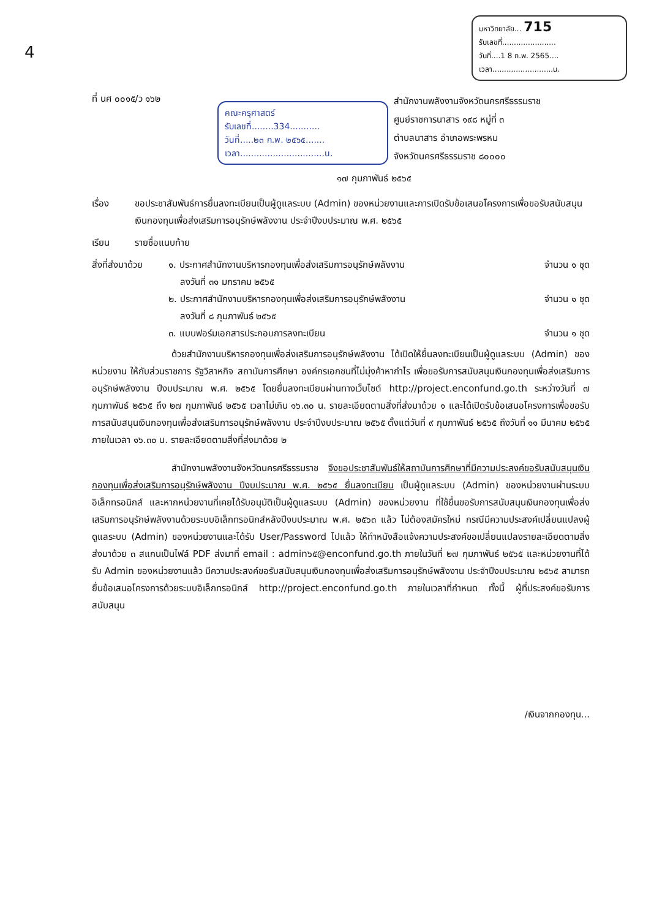มหาวิทยาลัย... 715
รับเลขที่.......................
วันที่....1 8 ก.พ. 2565....
เวลา..........................น.
คณะครุศาสตร์
รับเลขที่........334...........
วันที่.....๒๓ ก.พ. ๒๕๖๕.......
เวลา...............................น.
4
ที่ นศ ๐๐๑๕/ว ๑๖๒
สำนักงานพลังงานจังหวัดนครศรีธรรมราช
ศูนย์ราชการนาสาร ๑๙๘ หมู่ที่ ๓
ตำบลนาสาร อำเภอพระพรหม
จังหวัดนครศรีธรรมราช ๘๐๐๐๐
๑๗ กุมภาพันธ์ ๒๕๖๕
เรื่อง ขอประชาสัมพันธ์การยื่นลงทะเบียนเป็นผู้ดูแลระบบ (Admin) ของหน่วยงานและการเปิดรับข้อเสนอโครงการเพื่อขอรับสนับสนุนเงินกองทุนเพื่อส่งเสริมการอนุรักษ์พลังงาน ประจำปีงบประมาณ พ.ศ. ๒๕๖๕
เรียน รายชื่อแนบท้าย
สิ่งที่ส่งมาด้วย
๑. ประกาศสำนักงานบริหารกองทุนเพื่อส่งเสริมการอนุรักษ์พลังงาน
ลงวันที่ ๓๑ มกราคม ๒๕๖๕ จำนวน ๑ ชุด
๒. ประกาศสำนักงานบริหารกองทุนเพื่อส่งเสริมการอนุรักษ์พลังงาน
ลงวันที่ ๘ กุมภาพันธ์ ๒๕๖๕ จำนวน ๑ ชุด
๓. แบบฟอร์มเอกสารประกอบการลงทะเบียน จำนวน ๑ ชุด
ด้วยสำนักงานบริหารกองทุนเพื่อส่งเสริมการอนุรักษ์พลังงาน ได้เปิดให้ยื่นลงทะเบียนเป็นผู้ดูแลระบบ (Admin) ของหน่วยงาน ให้กับส่วนราชการ รัฐวิสาหกิจ สถาบันการศึกษา องค์กรเอกชนที่ไม่มุ่งค้าหากำไร เพื่อขอรับการสนับสนุนเงินกองทุนเพื่อส่งเสริมการอนุรักษ์พลังงาน ปีงบประมาณ พ.ศ. ๒๕๖๕ โดยยื่นลงทะเบียนผ่านทางเว็บไซต์ http://project.enconfund.go.th ระหว่างวันที่ ๗ กุมภาพันธ์ ๒๕๖๕ ถึง ๒๗ กุมภาพันธ์ ๒๕๖๕ เวลาไม่เกิน ๑๖.๓๐ น. รายละเอียดตามสิ่งที่ส่งมาด้วย ๑ และได้เปิดรับข้อเสนอโครงการเพื่อขอรับการสนับสนุนเงินกองทุนเพื่อส่งเสริมการอนุรักษ์พลังงาน ประจำปีงบประมาณ ๒๕๖๕ ตั้งแต่วันที่ ๙ กุมภาพันธ์ ๒๕๖๕ ถึงวันที่ ๑๑ มีนาคม ๒๕๖๕ ภายในเวลา ๑๖.๓๐ น. รายละเอียดตามสิ่งที่ส่งมาด้วย ๒
สำนักงานพลังงานจังหวัดนครศรีธรรมราช จึงขอประชาสัมพันธ์ให้สถาบันการศึกษาที่มีความประสงค์ขอรับสนับสนุนเงินกองทุนเพื่อส่งเสริมการอนุรักษ์พลังงาน ปีงบประมาณ พ.ศ. ๒๕๖๕ ยื่นลงทะเบียน เป็นผู้ดูแลระบบ (Admin) ของหน่วยงานผ่านระบบอิเล็กทรอนิกส์ และหากหน่วยงานที่เคยได้รับอนุมัติเป็นผู้ดูแลระบบ (Admin) ของหน่วยงาน ที่ใช้ยื่นขอรับการสนับสนุนเงินกองทุนเพื่อส่งเสริมการอนุรักษ์พลังงานด้วยระบบอิเล็กทรอนิกส์หลังปีงบประมาณ พ.ศ. ๒๕๖๓ แล้ว ไม่ต้องสมัครใหม่ กรณีมีความประสงค์เปลี่ยนแปลงผู้ดูแลระบบ (Admin) ของหน่วยงานและได้รับ User/Password ไปแล้ว ให้ทำหนังสือแจ้งความประสงค์ขอเปลี่ยนแปลงรายละเอียดตามสิ่งส่งมาด้วย ๓ สแกนเป็นไฟล์ PDF ส่งมาที่ email : admin๖๕@enconfund.go.th ภายในวันที่ ๒๗ กุมภาพันธ์ ๒๕๖๕ และหน่วยงานที่ได้รับ Admin ของหน่วยงานแล้ว มีความประสงค์ขอรับสนับสนุนเงินกองทุนเพื่อส่งเสริมการอนุรักษ์พลังงาน ประจำปีงบประมาณ ๒๕๖๕ สามารถยื่นข้อเสนอโครงการด้วยระบบอิเล็กทรอนิกส์ http://project.enconfund.go.th ภายในเวลาที่กำหนด ทั้งนี้ ผู้ที่ประสงค์ขอรับการสนับสนุน
/เงินจากกองทุน...